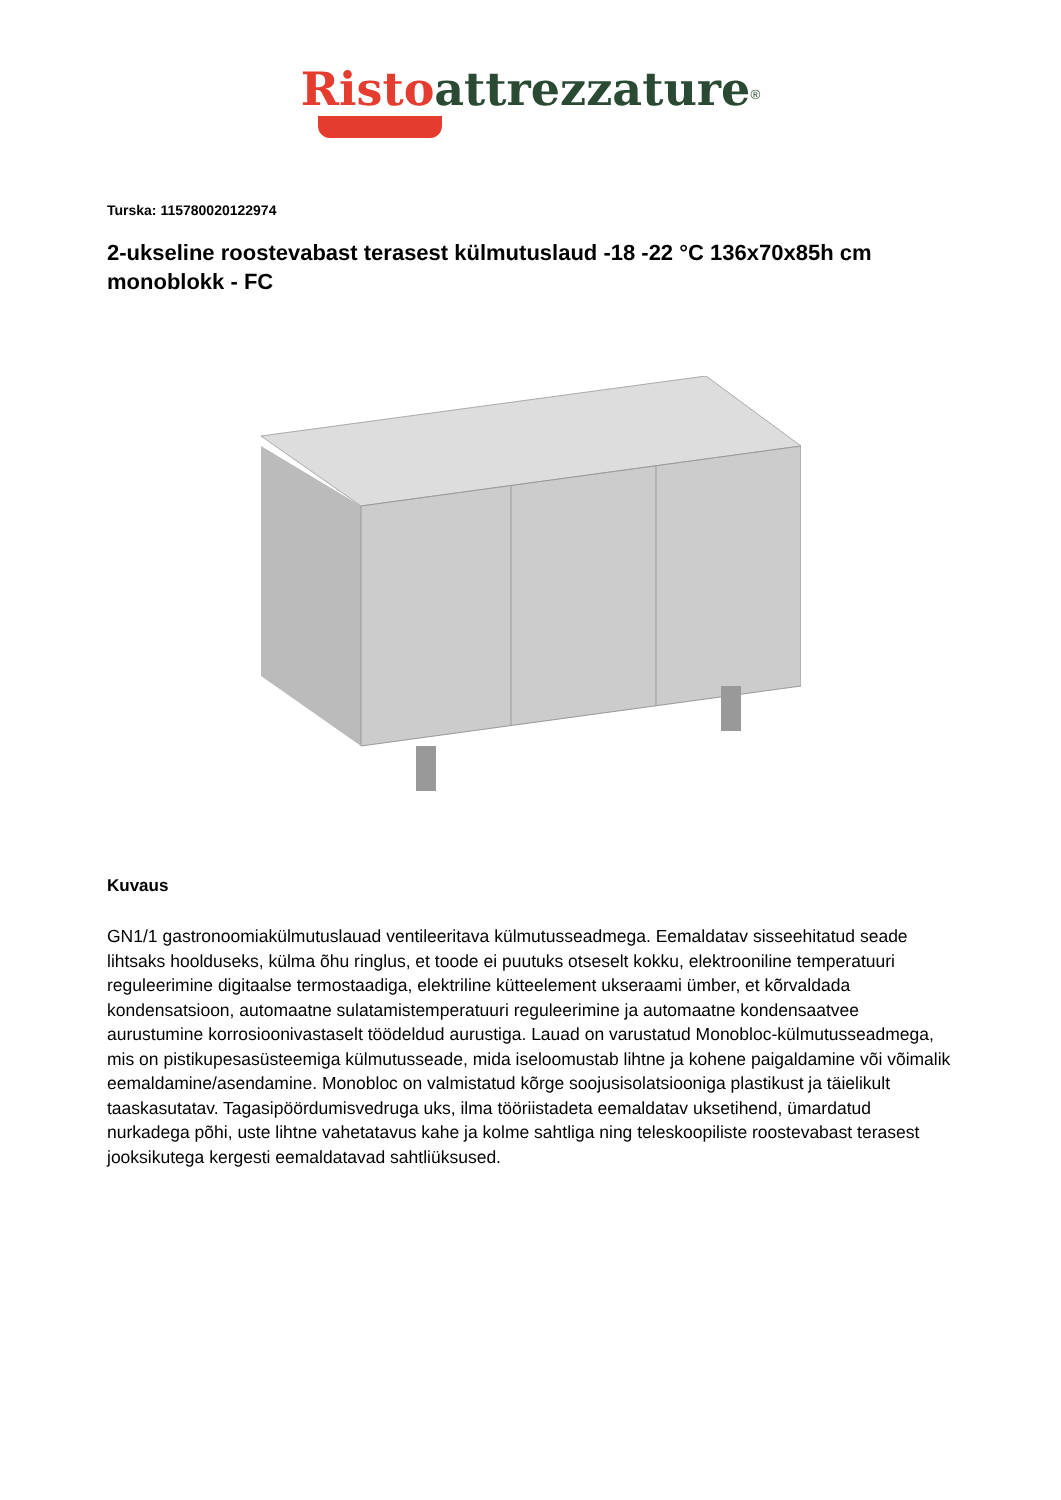Risto attrezzature<sup>®</sup>
Turska: 115780020122974
2-ukseline roostevabast terasest külmutuslaud -18 -22 °C 136x70x85h cm monoblokk - FC
Kuvaus
GN1/1 gastronoomiakülmutuslauad ventileeritava külmutusseadmega. Eemaldatav sisseehitatud seade lihtsaks hoolduseks, külma õhu ringlus, et toode ei puutuks otseselt kokku, elektrooniline temperatuuri reguleerimine digitaalse termostaadiga, elektriline kütteelement ukseraami ümber, et kõrvaldada kondensatsioon, automaatne sulatamistemperatuuri reguleerimine ja automaatne kondensaatvee aurustumine korrosioonivastaselt töödeldud aurustiga. Lauad on varustatud Monobloc-külmutusseadmega, mis on pistikupesasüsteemiga külmutusseade, mida iseloomustab lihtne ja kohene paigaldamine või võimalik eemaldamine/asendamine. Monobloc on valmistatud kõrge soojusisolatsiooniga plastikust ja täielikult taaskasutatav. Tagasipöördumisvedruga uks, ilma tööriistadeta eemaldatav uksetihend, ümardatud nurkadega põhi, uste lihtne vahetatavus kahe ja kolme sahtliga ning teleskoopiliste roostevabast terasest jooksikutega kergesti eemaldatavad sahtliüksused.